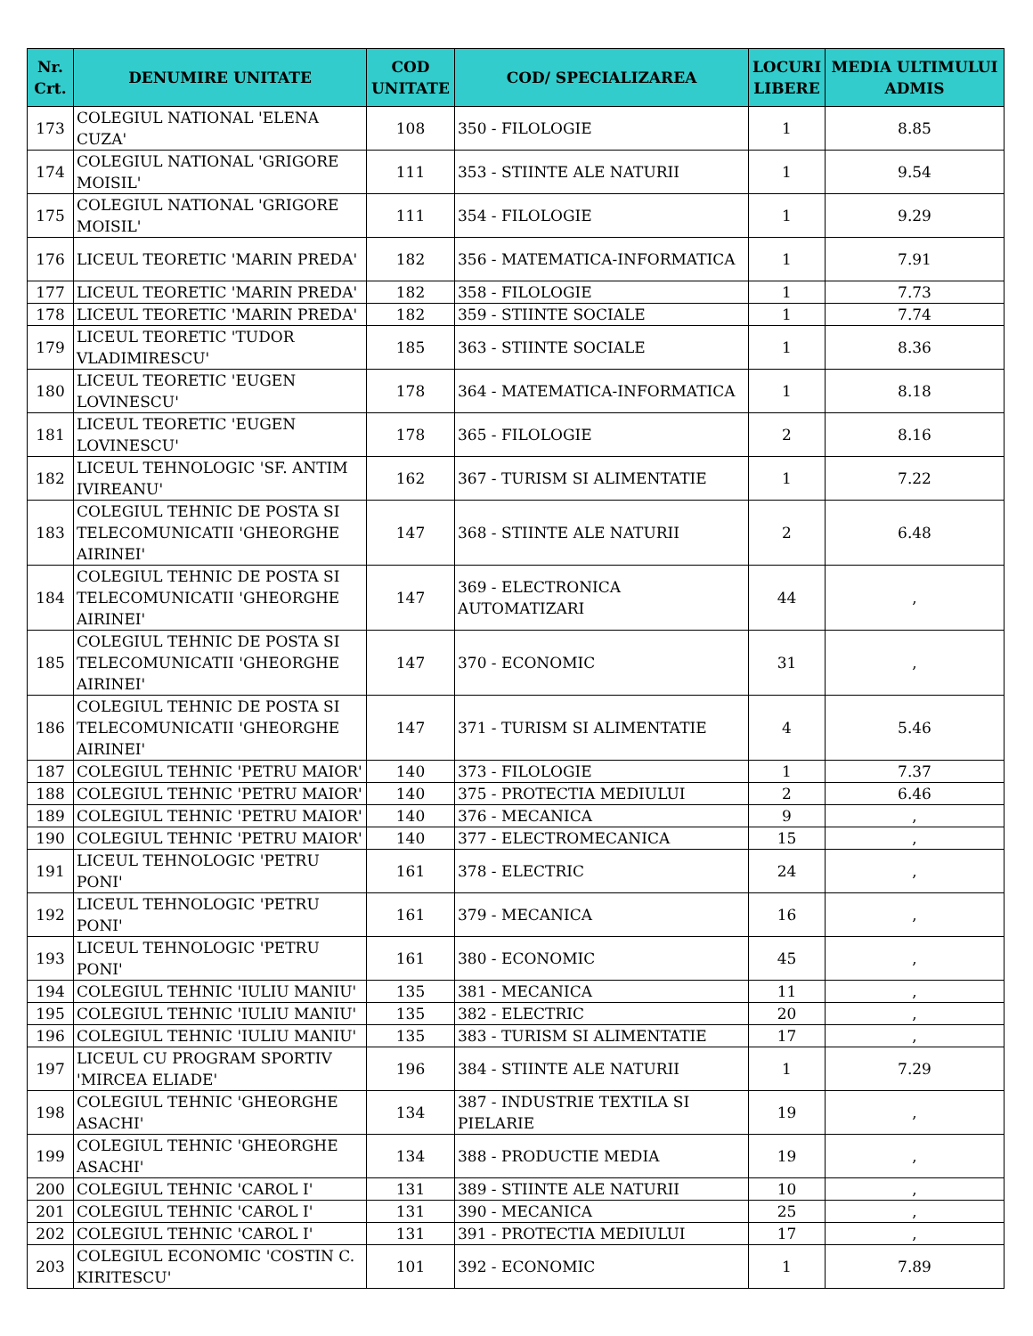| Nr. Crt. | DENUMIRE UNITATE | COD UNITATE | COD/ SPECIALIZAREA | LOCURI LIBERE | MEDIA ULTIMULUI ADMIS |
| --- | --- | --- | --- | --- | --- |
| 173 | COLEGIUL NATIONAL 'ELENA CUZA' | 108 | 350 - FILOLOGIE | 1 | 8.85 |
| 174 | COLEGIUL NATIONAL 'GRIGORE MOISIL' | 111 | 353 - STIINTE ALE NATURII | 1 | 9.54 |
| 175 | COLEGIUL NATIONAL 'GRIGORE MOISIL' | 111 | 354 - FILOLOGIE | 1 | 9.29 |
| 176 | LICEUL TEORETIC 'MARIN PREDA' | 182 | 356 - MATEMATICA-INFORMATICA | 1 | 7.91 |
| 177 | LICEUL TEORETIC 'MARIN PREDA' | 182 | 358 - FILOLOGIE | 1 | 7.73 |
| 178 | LICEUL TEORETIC 'MARIN PREDA' | 182 | 359 - STIINTE SOCIALE | 1 | 7.74 |
| 179 | LICEUL TEORETIC 'TUDOR VLADIMIRESCU' | 185 | 363 - STIINTE SOCIALE | 1 | 8.36 |
| 180 | LICEUL TEORETIC 'EUGEN LOVINESCU' | 178 | 364 - MATEMATICA-INFORMATICA | 1 | 8.18 |
| 181 | LICEUL TEORETIC 'EUGEN LOVINESCU' | 178 | 365 - FILOLOGIE | 2 | 8.16 |
| 182 | LICEUL TEHNOLOGIC 'SF. ANTIM IVIREANU' | 162 | 367 - TURISM SI ALIMENTATIE | 1 | 7.22 |
| 183 | COLEGIUL TEHNIC DE POSTA SI TELECOMUNICATII 'GHEORGHE AIRINEI' | 147 | 368 - STIINTE ALE NATURII | 2 | 6.48 |
| 184 | COLEGIUL TEHNIC DE POSTA SI TELECOMUNICATII 'GHEORGHE AIRINEI' | 147 | 369 - ELECTRONICA AUTOMATIZARI | 44 | , |
| 185 | COLEGIUL TEHNIC DE POSTA SI TELECOMUNICATII 'GHEORGHE AIRINEI' | 147 | 370 - ECONOMIC | 31 | , |
| 186 | COLEGIUL TEHNIC DE POSTA SI TELECOMUNICATII 'GHEORGHE AIRINEI' | 147 | 371 - TURISM SI ALIMENTATIE | 4 | 5.46 |
| 187 | COLEGIUL TEHNIC 'PETRU MAIOR' | 140 | 373 - FILOLOGIE | 1 | 7.37 |
| 188 | COLEGIUL TEHNIC 'PETRU MAIOR' | 140 | 375 - PROTECTIA MEDIULUI | 2 | 6.46 |
| 189 | COLEGIUL TEHNIC 'PETRU MAIOR' | 140 | 376 - MECANICA | 9 | , |
| 190 | COLEGIUL TEHNIC 'PETRU MAIOR' | 140 | 377 - ELECTROMECANICA | 15 | , |
| 191 | LICEUL TEHNOLOGIC 'PETRU PONI' | 161 | 378 - ELECTRIC | 24 | , |
| 192 | LICEUL TEHNOLOGIC 'PETRU PONI' | 161 | 379 - MECANICA | 16 | , |
| 193 | LICEUL TEHNOLOGIC 'PETRU PONI' | 161 | 380 - ECONOMIC | 45 | , |
| 194 | COLEGIUL TEHNIC 'IULIU MANIU' | 135 | 381 - MECANICA | 11 | , |
| 195 | COLEGIUL TEHNIC 'IULIU MANIU' | 135 | 382 - ELECTRIC | 20 | , |
| 196 | COLEGIUL TEHNIC 'IULIU MANIU' | 135 | 383 - TURISM SI ALIMENTATIE | 17 | , |
| 197 | LICEUL CU PROGRAM SPORTIV 'MIRCEA ELIADE' | 196 | 384 - STIINTE ALE NATURII | 1 | 7.29 |
| 198 | COLEGIUL TEHNIC 'GHEORGHE ASACHI' | 134 | 387 - INDUSTRIE TEXTILA SI PIELARIE | 19 | , |
| 199 | COLEGIUL TEHNIC 'GHEORGHE ASACHI' | 134 | 388 - PRODUCTIE MEDIA | 19 | , |
| 200 | COLEGIUL TEHNIC 'CAROL I' | 131 | 389 - STIINTE ALE NATURII | 10 | , |
| 201 | COLEGIUL TEHNIC 'CAROL I' | 131 | 390 - MECANICA | 25 | , |
| 202 | COLEGIUL TEHNIC 'CAROL I' | 131 | 391 - PROTECTIA MEDIULUI | 17 | , |
| 203 | COLEGIUL ECONOMIC 'COSTIN C. KIRITESCU' | 101 | 392 - ECONOMIC | 1 | 7.89 |